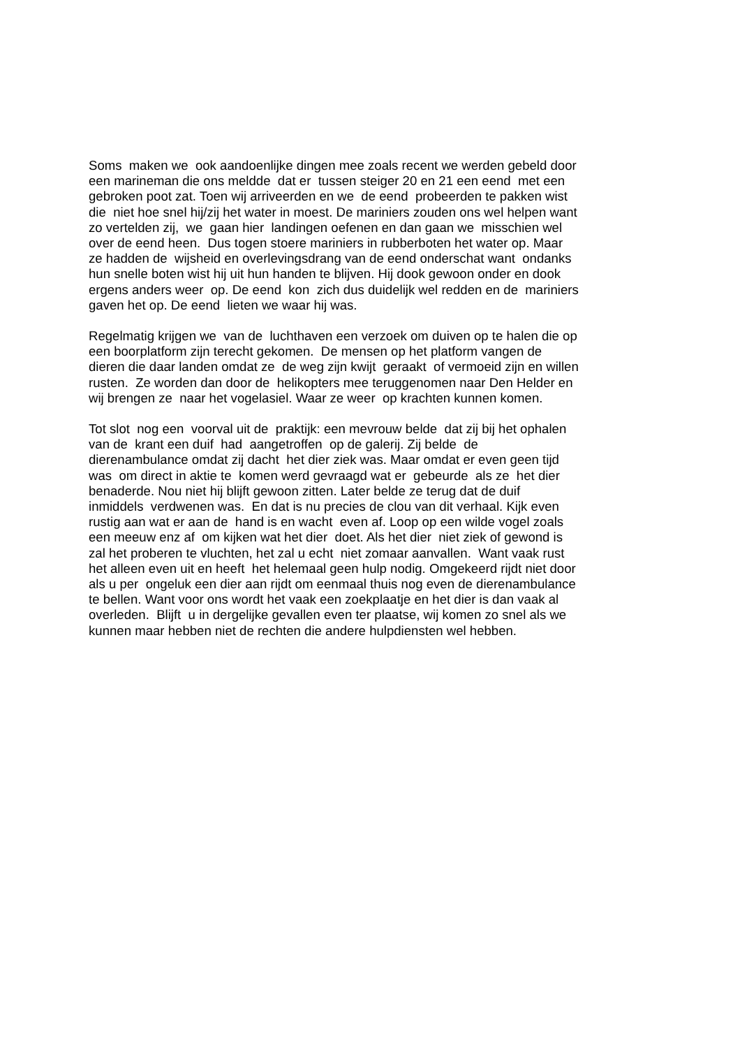Soms maken we ook aandoenlijke dingen mee zoals recent we werden gebeld door
een marineman die ons meldde dat er tussen steiger 20 en 21 een eend met een
gebroken poot zat. Toen wij arriveerden en we de eend probeerden te pakken wist
die niet hoe snel hij/zij het water in moest. De mariniers zouden ons wel helpen want
zo vertelden zij, we gaan hier landingen oefenen en dan gaan we misschien wel
over de eend heen. Dus togen stoere mariniers in rubberboten het water op. Maar
ze hadden de wijsheid en overlevingsdrang van de eend onderschat want ondanks
hun snelle boten wist hij uit hun handen te blijven. Hij dook gewoon onder en dook
ergens anders weer op. De eend kon zich dus duidelijk wel redden en de mariniers
gaven het op. De eend lieten we waar hij was.
Regelmatig krijgen we van de luchthaven een verzoek om duiven op te halen die op
een boorplatform zijn terecht gekomen. De mensen op het platform vangen de
dieren die daar landen omdat ze de weg zijn kwijt geraakt of vermoeid zijn en willen
rusten. Ze worden dan door de helikopters mee teruggenomen naar Den Helder en
wij brengen ze naar het vogelasiel. Waar ze weer op krachten kunnen komen.
Tot slot nog een voorval uit de praktijk: een mevrouw belde dat zij bij het ophalen
van de krant een duif had aangetroffen op de galerij. Zij belde de
dierenambulance omdat zij dacht het dier ziek was. Maar omdat er even geen tijd
was om direct in aktie te komen werd gevraagd wat er gebeurde als ze het dier
benaderde. Nou niet hij blijft gewoon zitten. Later belde ze terug dat de duif
inmiddels verdwenen was. En dat is nu precies de clou van dit verhaal. Kijk even
rustig aan wat er aan de hand is en wacht even af. Loop op een wilde vogel zoals
een meeuw enz af om kijken wat het dier doet. Als het dier niet ziek of gewond is
zal het proberen te vluchten, het zal u echt niet zomaar aanvallen. Want vaak rust
het alleen even uit en heeft het helemaal geen hulp nodig. Omgekeerd rijdt niet door
als u per ongeluk een dier aan rijdt om eenmaal thuis nog even de dierenambulance
te bellen. Want voor ons wordt het vaak een zoekplaatje en het dier is dan vaak al
overleden. Blijft u in dergelijke gevallen even ter plaatse, wij komen zo snel als we
kunnen maar hebben niet de rechten die andere hulpdiensten wel hebben.